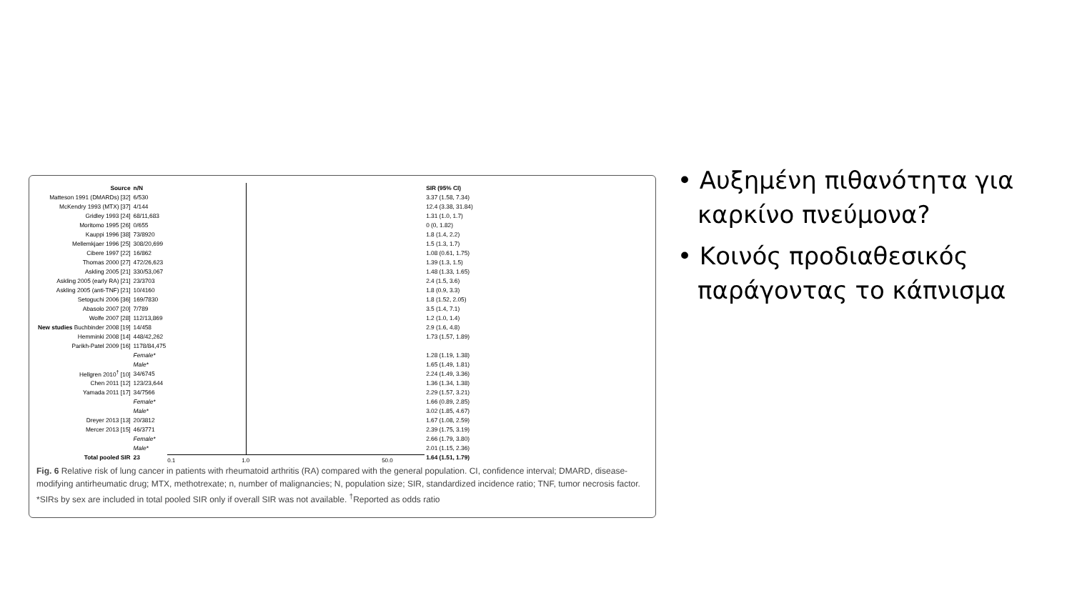| Source | n/N |
| --- | --- |
| Matteson 1991 (DMARDs) [32] | 6/530 |
| McKendry 1993 (MTX) [37] | 4/144 |
| Gridley 1993 [24] | 68/11,683 |
| Moritomo 1995 [26] | 0/655 |
| Kauppi 1996 [38] | 73/8920 |
| Mellemkjaer 1996 [25] | 308/20,699 |
| Cibere 1997 [22] | 16/862 |
| Thomas 2000 [27] | 472/26,623 |
| Askling 2005 [21] | 330/53,067 |
| Askling 2005 (early RA) [21] | 23/3703 |
| Askling 2005 (anti-TNF) [21] | 10/4160 |
| Setoguchi 2006 [36] | 169/7830 |
| Abasolo 2007 [20] | 7/789 |
| Wolfe 2007 [28] | 112/13,869 |
| New studies Buchbinder 2008 [19] | 14/458 |
| Hemminki 2008 [14] | 448/42,262 |
| Parikh-Patel 2009 [16] | 1178/84,475 |
| | Female* |
| | Male* |
| Hellgren 2010<sup>†</sup> [10] | 34/6745 |
| Chen 2011 [12] | 123/23,644 |
| Yamada 2011 [17] | 34/7566 |
| | Female* |
| | Male* |
| Dreyer 2013 [13] | 20/3812 |
| Mercer 2013 [15] | 46/3771 |
| | Female* |
| | Male* |
| Total pooled SIR | 23 |
0.1 1.0 50.0
| SIR (95% CI) |
| --- |
| 3.37 (1.58, 7.34) |
| 12.4 (3.38, 31.84) |
| 1.31 (1.0, 1.7) |
| 0 (0, 1.82) |
| 1.8 (1.4, 2.2) |
| 1.5 (1.3, 1.7) |
| 1.08 (0.61, 1.75) |
| 1.39 (1.3, 1.5) |
| 1.48 (1.33, 1.65) |
| 2.4 (1.5, 3.6) |
| 1.8 (0.9, 3.3) |
| 1.8 (1.52, 2.05) |
| 3.5 (1.4, 7.1) |
| 1.2 (1.0, 1.4) |
| 2.9 (1.6, 4.8) |
| 1.73 (1.57, 1.89) |
| 1.28 (1.19, 1.38) |
| 1.65 (1.49, 1.81) |
| 2.24 (1.49, 3.36) |
| 1.36 (1.34, 1.38) |
| 2.29 (1.57, 3.21) |
| 1.66 (0.89, 2.85) |
| 3.02 (1.85, 4.67) |
| 1.67 (1.08, 2.59) |
| 2.39 (1.75, 3.19) |
| 2.66 (1.79, 3.80) |
| 2.01 (1.15, 2.36) |
| 1.64 (1.51, 1.79) |
Fig. 6 Relative risk of lung cancer in patients with rheumatoid arthritis (RA) compared with the general population. CI, confidence interval; DMARD, disease-modifying antirheumatic drug; MTX, methotrexate; n, number of malignancies; N, population size; SIR, standardized incidence ratio; TNF, tumor necrosis factor. *SIRs by sex are included in total pooled SIR only if overall SIR was not available. <sup>†</sup>Reported as odds ratio
• Αυξημένη πιθανότητα για καρκίνο πνεύμονα?
• Κοινός προδιαθεσικός παράγοντας το κάπνισμα